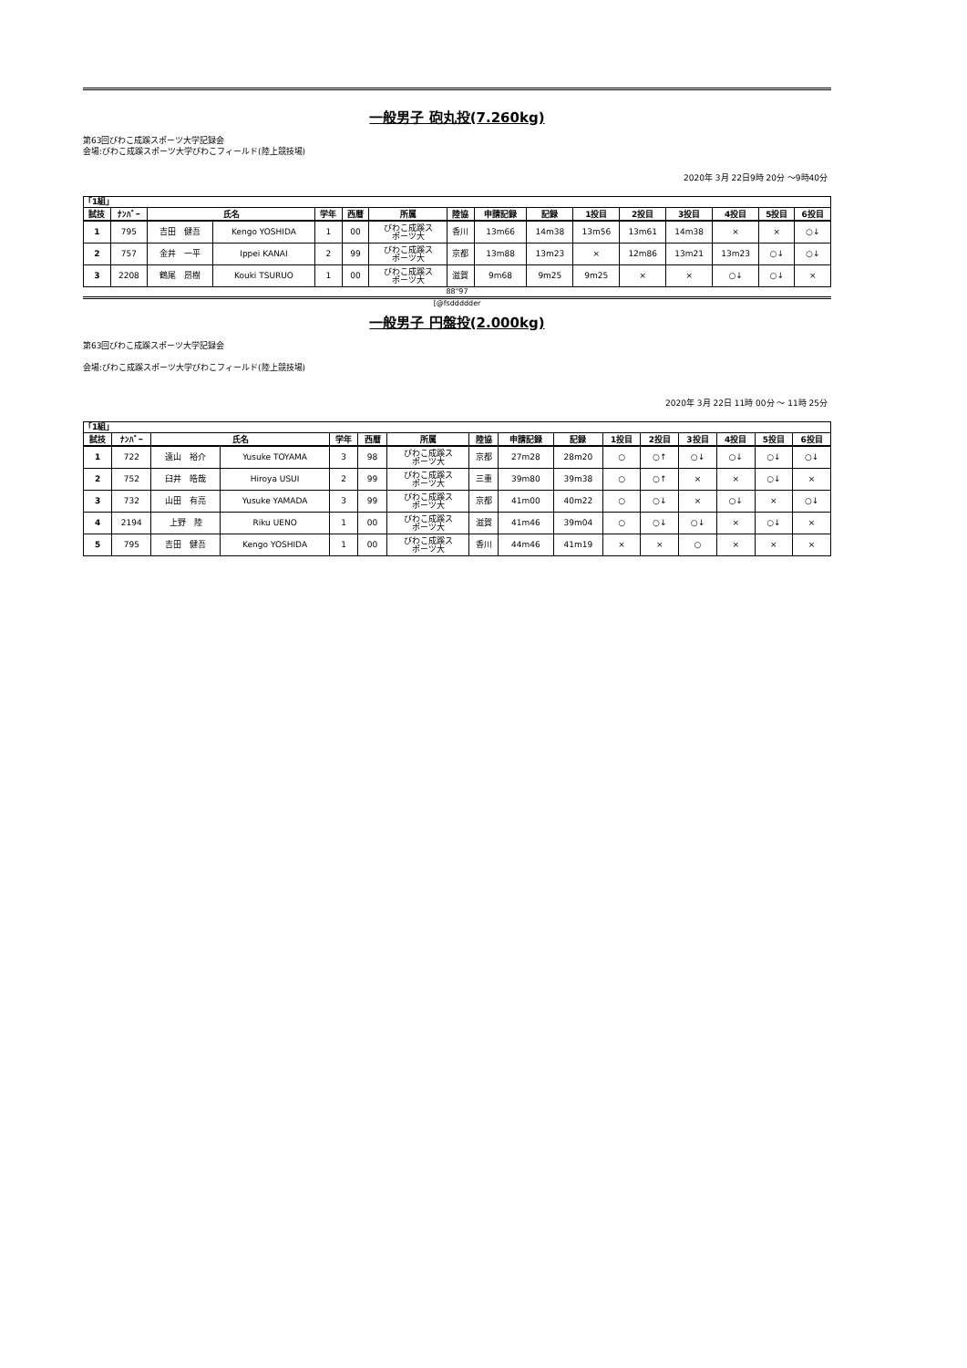一般男子 砲丸投(7.260kg)
第63回びわこ成蹊スポーツ大学記録会
会場:びわこ成蹊スポーツ大学びわこフィールド(陸上競技場)
2020年 3月 22日9時 20分 ～9時40分
| 「1組」 | | | | | | | | | | | | | | | |
| 試技 | ﾅﾝﾊﾞｰ | 氏名 | | 学年 | 西暦 | 所属 | 陸協 | 申請記録 | 記録 | 1投目 | 2投目 | 3投目 | 4投目 | 5投目 | 6投目 |
| 1 | 795 | 吉田 健吾 | Kengo YOSHIDA | 1 | 00 | びわこ成蹊ス ポーツ大 | 香川 | 13m66 | 14m38 | 13m56 | 13m61 | 14m38 | × | × | ○↓ |
| 2 | 757 | 金井 一平 | Ippei KANAI | 2 | 99 | びわこ成蹊ス ポーツ大 | 京都 | 13m88 | 13m23 | × | 12m86 | 13m21 | 13m23 | ○↓ | ○↓ |
| 3 | 2208 | 鶴尾 昂樹 | Kouki TSURUO | 1 | 00 | びわこ成蹊ス ポーツ大 | 滋賀 | 9m68 | 9m25 | 9m25 | × | × | ○↓ | ○↓ | × |
88"97
[@fsddddder
一般男子 円盤投(2.000kg)
第63回びわこ成蹊スポーツ大学記録会
会場:びわこ成蹊スポーツ大学びわこフィールド(陸上競技場)
2020年 3月 22日 11時 00分 ～ 11時 25分
| 「1組」 | | | | | | | | | | | | | | | |
| 試技 | ﾅﾝﾊﾞｰ | 氏名 | | 学年 | 西暦 | 所属 | 陸協 | 申請記録 | 記録 | 1投目 | 2投目 | 3投目 | 4投目 | 5投目 | 6投目 |
| 1 | 722 | 遠山 裕介 | Yusuke TOYAMA | 3 | 98 | びわこ成蹊ス ポーツ大 | 京都 | 27m28 | 28m20 | ○ | ○↑ | ○↓ | ○↓ | ○↓ | ○↓ |
| 2 | 752 | 臼井 皓哉 | Hiroya USUI | 2 | 99 | びわこ成蹊ス ポーツ大 | 三重 | 39m80 | 39m38 | ○ | ○↑ | × | × | ○↓ | × |
| 3 | 732 | 山田 有亮 | Yusuke YAMADA | 3 | 99 | びわこ成蹊ス ポーツ大 | 京都 | 41m00 | 40m22 | ○ | ○↓ | × | ○↓ | × | ○↓ |
| 4 | 2194 | 上野 陸 | Riku UENO | 1 | 00 | びわこ成蹊ス ポーツ大 | 滋賀 | 41m46 | 39m04 | ○ | ○↓ | ○↓ | × | ○↓ | × |
| 5 | 795 | 吉田 健吾 | Kengo YOSHIDA | 1 | 00 | びわこ成蹊ス ポーツ大 | 香川 | 44m46 | 41m19 | × | × | ○ | × | × | × |